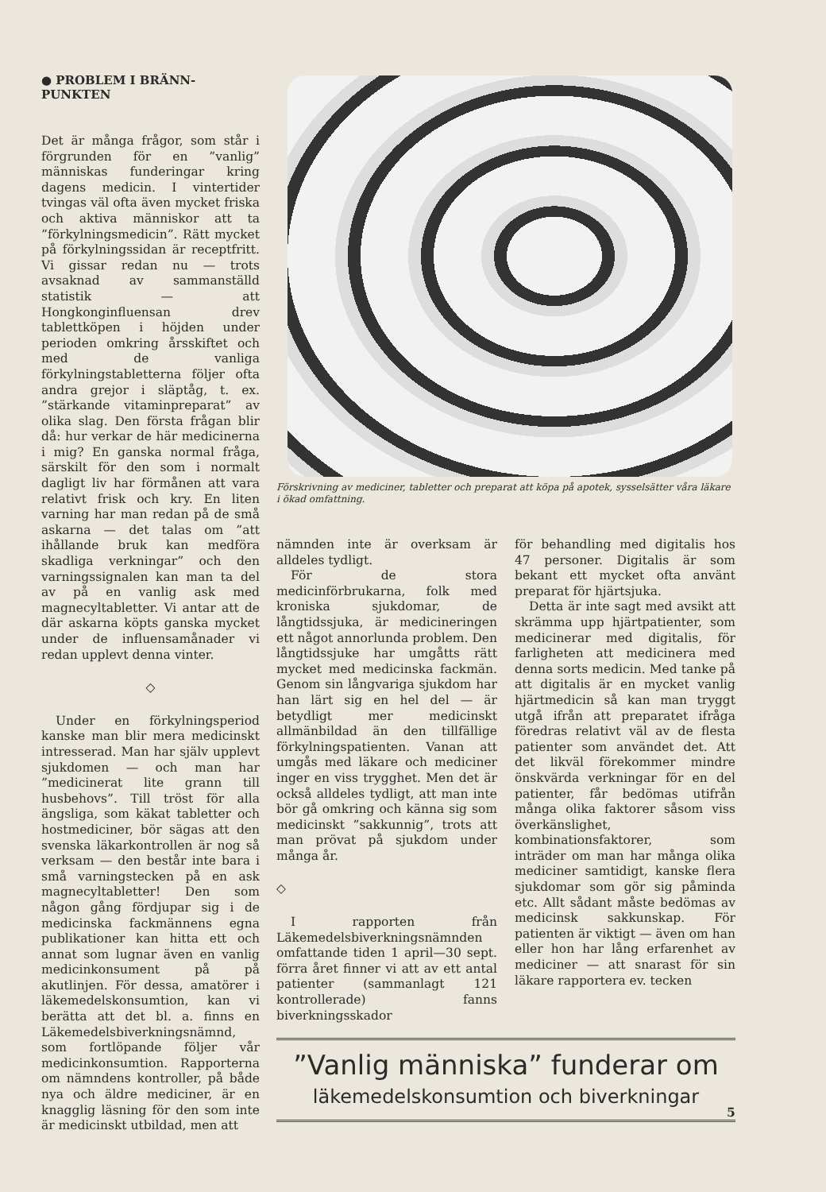● PROBLEM I BRÄNN-
PUNKTEN
Det är många frågor, som står i förgrunden för en ”vanlig” människas funderingar kring dagens medicin. I vintertider tvingas väl ofta även mycket friska och aktiva människor att ta ”förkylningsmedicin”. Rätt mycket på förkylningssidan är receptfritt. Vi gissar redan nu — trots avsaknad av sammanställd statistik — att Hongkonginfluensan drev tablettköpen i höjden under perioden omkring årsskiftet och med de vanliga förkylningstabletterna följer ofta andra grejor i släptåg, t. ex. ”stärkande vitaminpreparat” av olika slag. Den första frågan blir då: hur verkar de här medicinerna i mig? En ganska normal fråga, särskilt för den som i normalt dagligt liv har förmånen att vara relativt frisk och kry. En liten varning har man redan på de små askarna — det talas om ”att ihållande bruk kan medföra skadliga verkningar” och den varningssignalen kan man ta del av på en vanlig ask med magnecyltabletter. Vi antar att de där askarna köpts ganska mycket under de influensamånader vi redan upplevt denna vinter.
◇
Under en förkylningsperiod kanske man blir mera medicinskt intresserad. Man har själv upplevt sjukdomen — och man har ”medicinerat lite grann till husbehovs”. Till tröst för alla ängsliga, som käkat tabletter och hostmediciner, bör sägas att den svenska läkarkontrollen är nog så verksam — den består inte bara i små varningstecken på en ask magnecyltabletter! Den som någon gång fördjupar sig i de medicinska fackmännens egna publikationer kan hitta ett och annat som lugnar även en vanlig medicinkonsument på på akutlinjen. För dessa, amatörer i läkemedelskonsumtion, kan vi berätta att det bl. a. finns en Läkemedelsbiverkningsnämnd, som fortlöpande följer vår medicinkonsumtion. Rapporterna om nämndens kontroller, på både nya och äldre mediciner, är en knagglig läsning för den som inte är medicinskt utbildad, men att
Förskrivning av mediciner, tabletter och preparat att köpa på apotek, sysselsätter våra läkare i ökad omfattning.
nämnden inte är overksam är alldeles tydligt.
För de stora medicinförbrukarna, folk med kroniska sjukdomar, de långtidssjuka, är medicineringen ett något annorlunda problem. Den långtidssjuke har umgåtts rätt mycket med medicinska fackmän. Genom sin långvariga sjukdom har han lärt sig en hel del — är betydligt mer medicinskt allmänbildad än den tillfällige förkylningspatienten. Vanan att umgås med läkare och mediciner inger en viss trygghet. Men det är också alldeles tydligt, att man inte bör gå omkring och känna sig som medicinskt ”sakkunnig”, trots att man prövat på sjukdom under många år.
◇
I rapporten från Läkemedelsbiverkningsnämnden omfattande tiden 1 april—30 sept. förra året finner vi att av ett antal patienter (sammanlagt 121 kontrollerade) fanns biverkningsskador
för behandling med digitalis hos 47 personer. Digitalis är som bekant ett mycket ofta använt preparat för hjärtsjuka.
Detta är inte sagt med avsikt att skrämma upp hjärtpatienter, som medicinerar med digitalis, för farligheten att medicinera med denna sorts medicin. Med tanke på att digitalis är en mycket vanlig hjärtmedicin så kan man tryggt utgå ifrån att preparatet ifråga föredras relativt väl av de flesta patienter som användet det. Att det likväl förekommer mindre önskvärda verkningar för en del patienter, får bedömas utifrån många olika faktorer såsom viss överkänslighet, kombinationsfaktorer, som inträder om man har många olika mediciner samtidigt, kanske flera sjukdomar som gör sig påminda etc. Allt sådant måste bedömas av medicinsk sakkunskap. För patienten är viktigt — även om han eller hon har lång erfarenhet av mediciner — att snarast för sin läkare rapportera ev. tecken
”Vanlig människa” funderar om
läkemedelskonsumtion och biverkningar
5